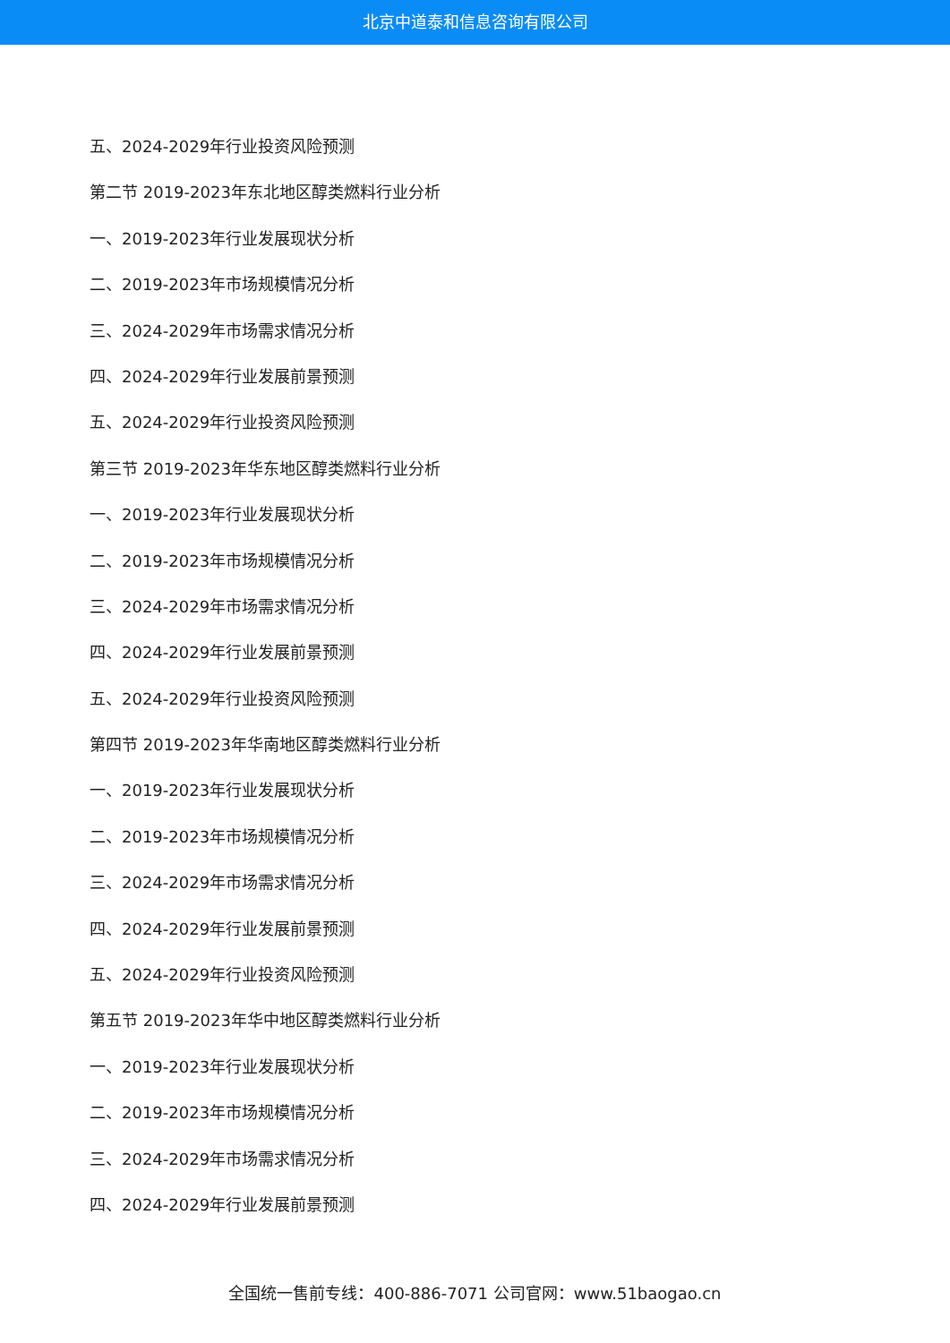北京中道泰和信息咨询有限公司
五、2024-2029年行业投资风险预测
第二节 2019-2023年东北地区醇类燃料行业分析
一、2019-2023年行业发展现状分析
二、2019-2023年市场规模情况分析
三、2024-2029年市场需求情况分析
四、2024-2029年行业发展前景预测
五、2024-2029年行业投资风险预测
第三节 2019-2023年华东地区醇类燃料行业分析
一、2019-2023年行业发展现状分析
二、2019-2023年市场规模情况分析
三、2024-2029年市场需求情况分析
四、2024-2029年行业发展前景预测
五、2024-2029年行业投资风险预测
第四节 2019-2023年华南地区醇类燃料行业分析
一、2019-2023年行业发展现状分析
二、2019-2023年市场规模情况分析
三、2024-2029年市场需求情况分析
四、2024-2029年行业发展前景预测
五、2024-2029年行业投资风险预测
第五节 2019-2023年华中地区醇类燃料行业分析
一、2019-2023年行业发展现状分析
二、2019-2023年市场规模情况分析
三、2024-2029年市场需求情况分析
四、2024-2029年行业发展前景预测
全国统一售前专线：400-886-7071 公司官网：www.51baogao.cn